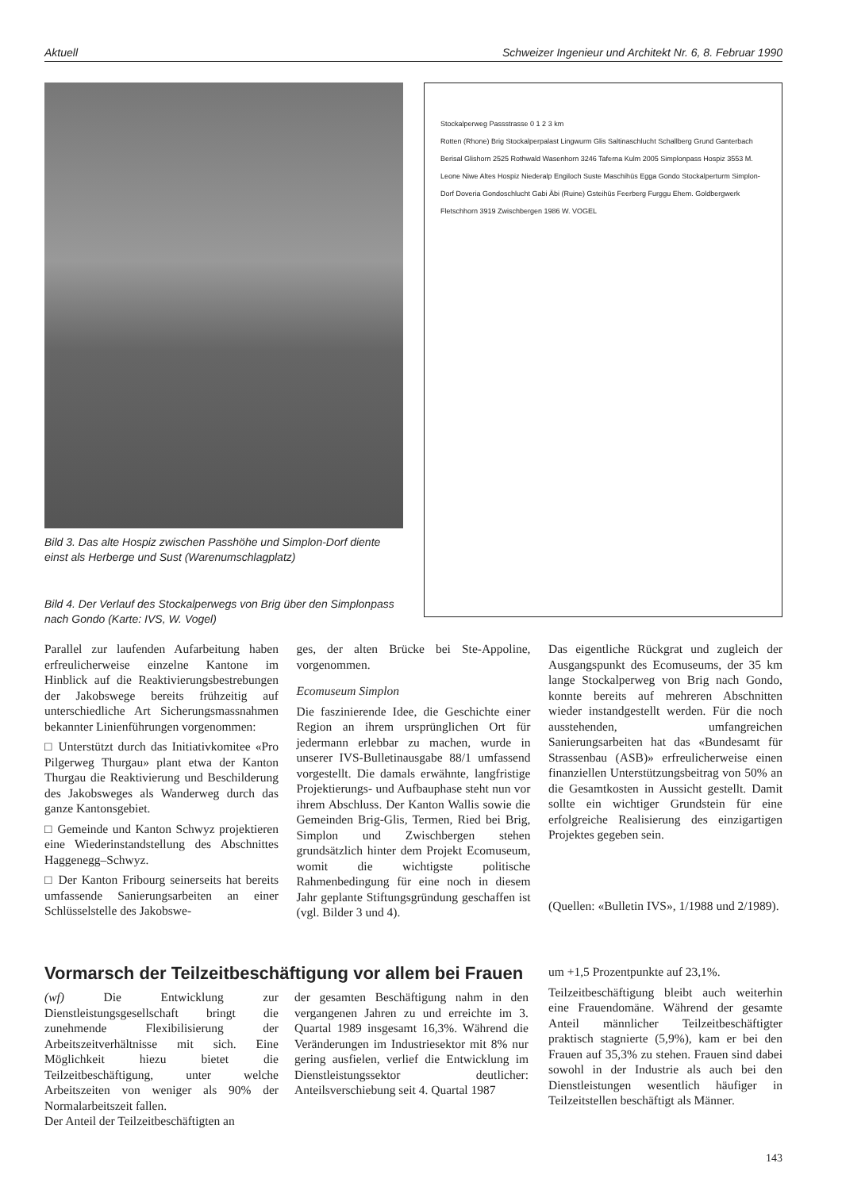Aktuell Schweizer Ingenieur und Architekt Nr. 6, 8. Februar 1990
Bild 3. Das alte Hospiz zwischen Passhöhe und Simplon-Dorf diente einst als Herberge und Sust (Warenumschlagplatz)
Bild 4. Der Verlauf des Stockalperwegs von Brig über den Simplonpass nach Gondo (Karte: IVS, W. Vogel)
Stockalperweg Passstrasse 0 1 2 3 km
Rotten (Rhone) Brig Stockalperpalast Lingwurm Glis Saltinaschlucht Schallberg Grund Ganterbach Berisal Glishorn 2525 Rothwald Wasenhorn 3246 Taferna Kulm 2005 Simplonpass Hospiz 3553 M. Leone Niwe Altes Hospiz Niederalp Engiloch Suste Maschihüs Egga Gondo Stockalperturm Simplon-Dorf Doveria Gondoschlucht Gabi Äbi (Ruine) Gsteihüs Feerberg Furggu Ehem. Goldbergwerk Fletschhorn 3919 Zwischbergen 1986 W. VOGEL
Parallel zur laufenden Aufarbeitung haben erfreulicherweise einzelne Kantone im Hinblick auf die Reaktivierungsbestrebungen der Jakobswege bereits frühzeitig auf unterschiedliche Art Sicherungsmassnahmen bekannter Linienführungen vorgenommen:
□ Unterstützt durch das Initiativkomitee «Pro Pilgerweg Thurgau» plant etwa der Kanton Thurgau die Reaktivierung und Beschilderung des Jakobsweges als Wanderweg durch das ganze Kantonsgebiet.
□ Gemeinde und Kanton Schwyz projektieren eine Wiederinstandstellung des Abschnittes Haggenegg–Schwyz.
□ Der Kanton Fribourg seinerseits hat bereits umfassende Sanierungsarbeiten an einer Schlüsselstelle des Jakobswe-
ges, der alten Brücke bei Ste-Appoline, vorgenommen.
Ecomuseum Simplon
Die faszinierende Idee, die Geschichte einer Region an ihrem ursprünglichen Ort für jedermann erlebbar zu machen, wurde in unserer IVS-Bulletinausgabe 88/1 umfassend vorgestellt. Die damals erwähnte, langfristige Projektierungs- und Aufbauphase steht nun vor ihrem Abschluss. Der Kanton Wallis sowie die Gemeinden Brig-Glis, Termen, Ried bei Brig, Simplon und Zwischbergen stehen grundsätzlich hinter dem Projekt Ecomuseum, womit die wichtigste politische Rahmenbedingung für eine noch in diesem Jahr geplante Stiftungsgründung geschaffen ist (vgl. Bilder 3 und 4).
Das eigentliche Rückgrat und zugleich der Ausgangspunkt des Ecomuseums, der 35 km lange Stockalperweg von Brig nach Gondo, konnte bereits auf mehreren Abschnitten wieder instandgestellt werden. Für die noch ausstehenden, umfangreichen Sanierungsarbeiten hat das «Bundesamt für Strassenbau (ASB)» erfreulicherweise einen finanziellen Unterstützungsbeitrag von 50% an die Gesamtkosten in Aussicht gestellt. Damit sollte ein wichtiger Grundstein für eine erfolgreiche Realisierung des einzigartigen Projektes gegeben sein.
(Quellen: «Bulletin IVS», 1/1988 und 2/1989).
Vormarsch der Teilzeitbeschäftigung vor allem bei Frauen
(wf) Die Entwicklung zur Dienstleistungsgesellschaft bringt die zunehmende Flexibilisierung der Arbeitszeitverhältnisse mit sich. Eine Möglichkeit hiezu bietet die Teilzeitbeschäftigung, unter welche Arbeitszeiten von weniger als 90% der Normalarbeitszeit fallen.
Der Anteil der Teilzeitbeschäftigten an
der gesamten Beschäftigung nahm in den vergangenen Jahren zu und erreichte im 3. Quartal 1989 insgesamt 16,3%. Während die Veränderungen im Industriesektor mit 8% nur gering ausfielen, verlief die Entwicklung im Dienstleistungssektor deutlicher: Anteilsverschiebung seit 4. Quartal 1987
um +1,5 Prozentpunkte auf 23,1%.
Teilzeitbeschäftigung bleibt auch weiterhin eine Frauendomäne. Während der gesamte Anteil männlicher Teilzeitbeschäftigter praktisch stagnierte (5,9%), kam er bei den Frauen auf 35,3% zu stehen. Frauen sind dabei sowohl in der Industrie als auch bei den Dienstleistungen wesentlich häufiger in Teilzeitstellen beschäftigt als Männer.
143